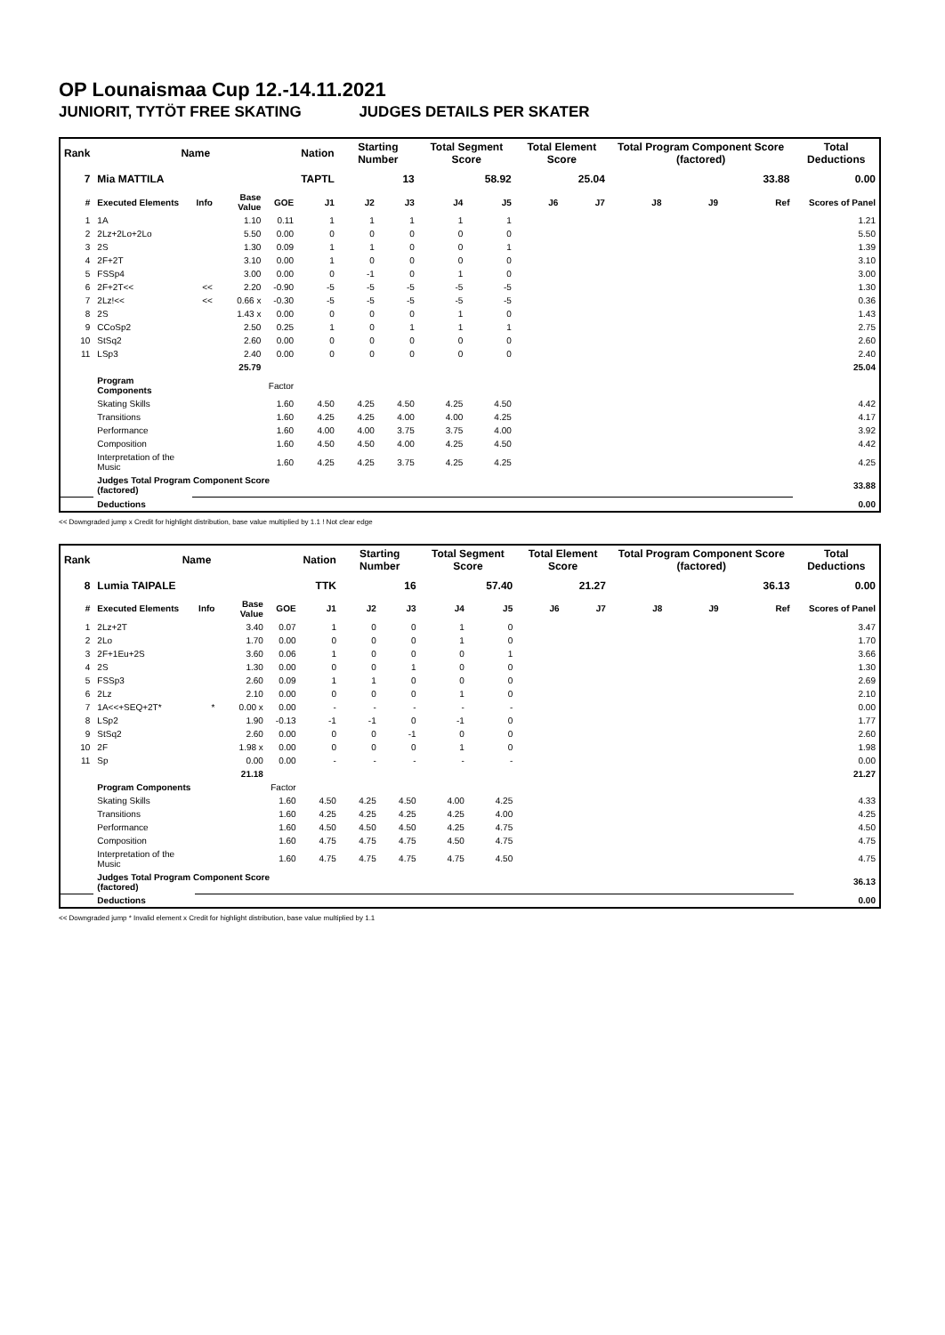OP Lounaismaa Cup 12.-14.11.2021
JUNIORIT, TYTÖT FREE SKATING JUDGES DETAILS PER SKATER
| Rank | Name | | | | Nation | Starting Number | | Total Segment Score | | Total Element Score | | Total Program Component Score (factored) | | | Total Deductions |
| --- | --- | --- | --- | --- | --- | --- | --- | --- | --- | --- | --- | --- | --- | --- | --- |
| 7 | Mia MATTILA | | | | TAPTL | 13 | | 58.92 | | 25.04 | | 33.88 | | | 0.00 |
| # | Executed Elements | Info | Base Value | GOE | J1 | J2 | J3 | J4 | J5 | J6 | J7 | J8 | J9 | Ref | Scores of Panel |
| 1 | 1A | | 1.10 | 0.11 | 1 | 1 | 1 | 1 | 1 | | | | | | 1.21 |
| 2 | 2Lz+2Lo+2Lo | | 5.50 | 0.00 | 0 | 0 | 0 | 0 | 0 | | | | | | 5.50 |
| 3 | 2S | | 1.30 | 0.09 | 1 | 1 | 0 | 0 | 1 | | | | | | 1.39 |
| 4 | 2F+2T | | 3.10 | 0.00 | 1 | 0 | 0 | 0 | 0 | | | | | | 3.10 |
| 5 | FSSp4 | | 3.00 | 0.00 | 0 | -1 | 0 | 1 | 0 | | | | | | 3.00 |
| 6 | 2F+2T<< | << | 2.20 | -0.90 | -5 | -5 | -5 | -5 | -5 | | | | | | 1.30 |
| 7 | 2Lz!<< | << | 0.66 x | -0.30 | -5 | -5 | -5 | -5 | -5 | | | | | | 0.36 |
| 8 | 2S | | 1.43 x | 0.00 | 0 | 0 | 0 | 1 | 0 | | | | | | 1.43 |
| 9 | CCoSp2 | | 2.50 | 0.25 | 1 | 0 | 1 | 1 | 1 | | | | | | 2.75 |
| 10 | StSq2 | | 2.60 | 0.00 | 0 | 0 | 0 | 0 | 0 | | | | | | 2.60 |
| 11 | LSp3 | | 2.40 | 0.00 | 0 | 0 | 0 | 0 | 0 | | | | | | 2.40 |
| | | | 25.79 | | | | | | | | | | | | 25.04 |
| | Program Components | | | Factor | | | | | | | | | | | |
| | Skating Skills | | | 1.60 | 4.50 | 4.25 | 4.50 | 4.25 | 4.50 | | | | | | 4.42 |
| | Transitions | | | 1.60 | 4.25 | 4.25 | 4.00 | 4.00 | 4.25 | | | | | | 4.17 |
| | Performance | | | 1.60 | 4.00 | 4.00 | 3.75 | 3.75 | 4.00 | | | | | | 3.92 |
| | Composition | | | 1.60 | 4.50 | 4.50 | 4.00 | 4.25 | 4.50 | | | | | | 4.42 |
| | Interpretation of the Music | | | 1.60 | 4.25 | 4.25 | 3.75 | 4.25 | 4.25 | | | | | | 4.25 |
| | Judges Total Program Component Score (factored) | | | | | | | | | | | | | | 33.88 |
| | Deductions | | | | | | | | | | | | | | 0.00 |
<< Downgraded jump x Credit for highlight distribution, base value multiplied by 1.1 ! Not clear edge
| Rank | Name | | | | Nation | Starting Number | | Total Segment Score | | Total Element Score | | Total Program Component Score (factored) | | | Total Deductions |
| --- | --- | --- | --- | --- | --- | --- | --- | --- | --- | --- | --- | --- | --- | --- | --- |
| 8 | Lumia TAIPALE | | | | TTK | 16 | | 57.40 | | 21.27 | | 36.13 | | | 0.00 |
| # | Executed Elements | Info | Base Value | GOE | J1 | J2 | J3 | J4 | J5 | J6 | J7 | J8 | J9 | Ref | Scores of Panel |
| 1 | 2Lz+2T | | 3.40 | 0.07 | 1 | 0 | 0 | 1 | 0 | | | | | | 3.47 |
| 2 | 2Lo | | 1.70 | 0.00 | 0 | 0 | 0 | 1 | 0 | | | | | | 1.70 |
| 3 | 2F+1Eu+2S | | 3.60 | 0.06 | 1 | 0 | 0 | 0 | 1 | | | | | | 3.66 |
| 4 | 2S | | 1.30 | 0.00 | 0 | 0 | 1 | 0 | 0 | | | | | | 1.30 |
| 5 | FSSp3 | | 2.60 | 0.09 | 1 | 1 | 0 | 0 | 0 | | | | | | 2.69 |
| 6 | 2Lz | | 2.10 | 0.00 | 0 | 0 | 0 | 1 | 0 | | | | | | 2.10 |
| 7 | 1A<<+SEQ+2T* | * | 0.00 x | 0.00 | - | - | - | - | - | | | | | | 0.00 |
| 8 | LSp2 | | 1.90 | -0.13 | -1 | -1 | 0 | -1 | 0 | | | | | | 1.77 |
| 9 | StSq2 | | 2.60 | 0.00 | 0 | 0 | -1 | 0 | 0 | | | | | | 2.60 |
| 10 | 2F | | 1.98 x | 0.00 | 0 | 0 | 0 | 1 | 0 | | | | | | 1.98 |
| 11 | Sp | | 0.00 | 0.00 | - | - | - | - | - | | | | | | 0.00 |
| | | | 21.18 | | | | | | | | | | | | 21.27 |
| | Program Components | | | Factor | | | | | | | | | | | |
| | Skating Skills | | | 1.60 | 4.50 | 4.25 | 4.50 | 4.00 | 4.25 | | | | | | 4.33 |
| | Transitions | | | 1.60 | 4.25 | 4.25 | 4.25 | 4.25 | 4.00 | | | | | | 4.25 |
| | Performance | | | 1.60 | 4.50 | 4.50 | 4.50 | 4.25 | 4.75 | | | | | | 4.50 |
| | Composition | | | 1.60 | 4.75 | 4.75 | 4.75 | 4.50 | 4.75 | | | | | | 4.75 |
| | Interpretation of the Music | | | 1.60 | 4.75 | 4.75 | 4.75 | 4.75 | 4.50 | | | | | | 4.75 |
| | Judges Total Program Component Score (factored) | | | | | | | | | | | | | | 36.13 |
| | Deductions | | | | | | | | | | | | | | 0.00 |
<< Downgraded jump * Invalid element x Credit for highlight distribution, base value multiplied by 1.1